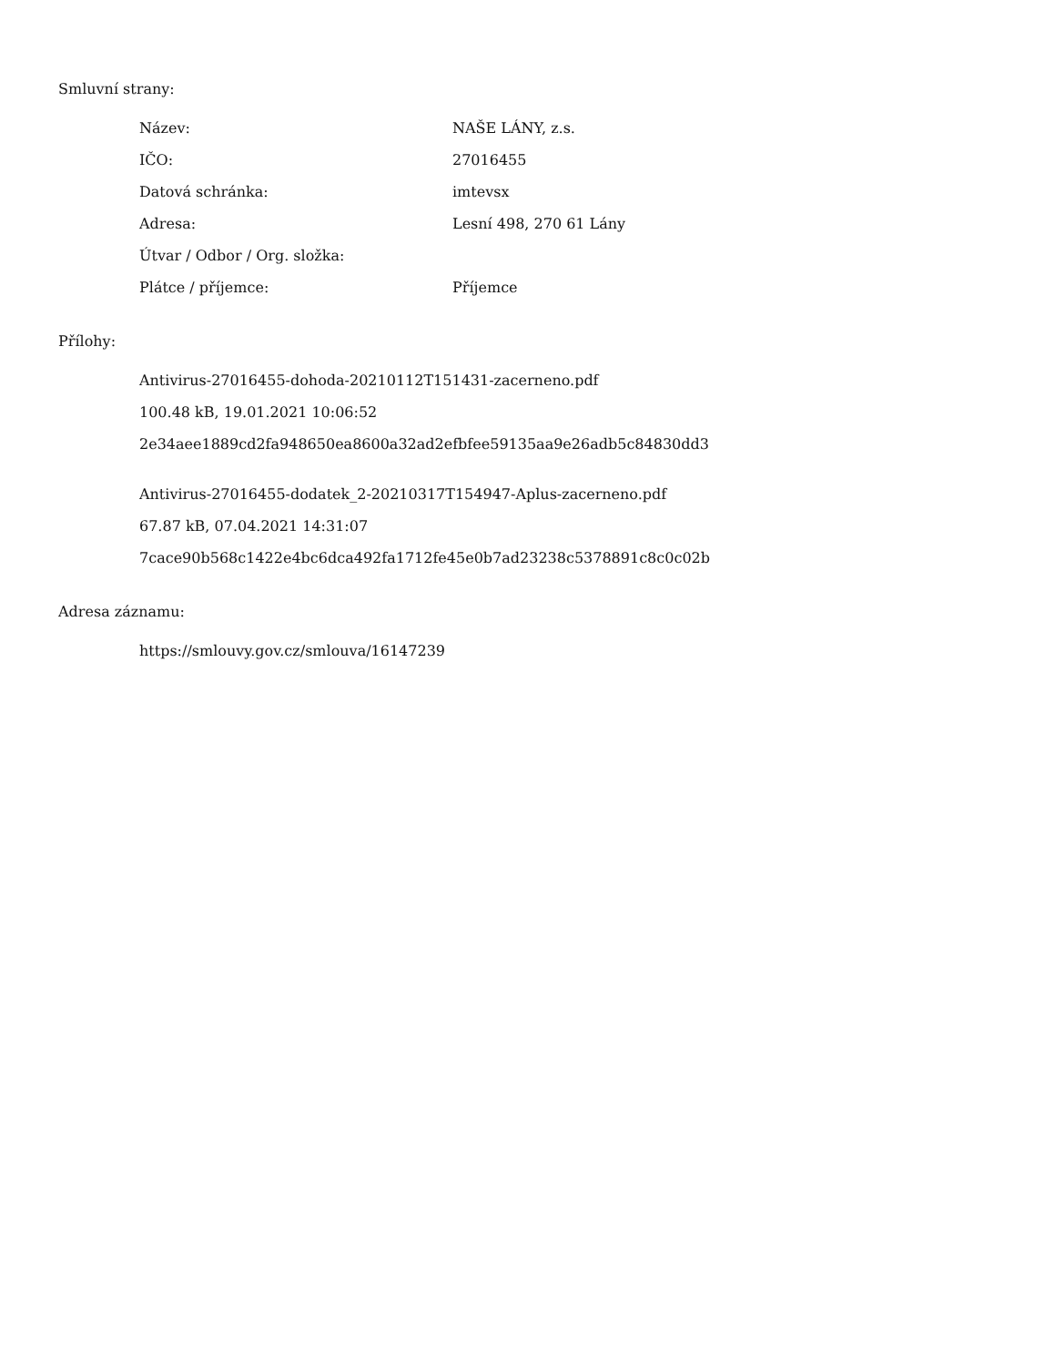Smluvní strany:
| Název: | NAŠE LÁNY, z.s. |
| IČO: | 27016455 |
| Datová schránka: | imtevsx |
| Adresa: | Lesní 498, 270 61 Lány |
| Útvar / Odbor / Org. složka: | |
| Plátce / příjemce: | Příjemce |
Přílohy:
Antivirus-27016455-dohoda-20210112T151431-zacerneno.pdf
100.48 kB, 19.01.2021 10:06:52
2e34aee1889cd2fa948650ea8600a32ad2efbfee59135aa9e26adb5c84830dd3
Antivirus-27016455-dodatek_2-20210317T154947-Aplus-zacerneno.pdf
67.87 kB, 07.04.2021 14:31:07
7cace90b568c1422e4bc6dca492fa1712fe45e0b7ad23238c5378891c8c0c02b
Adresa záznamu:
https://smlouvy.gov.cz/smlouva/16147239